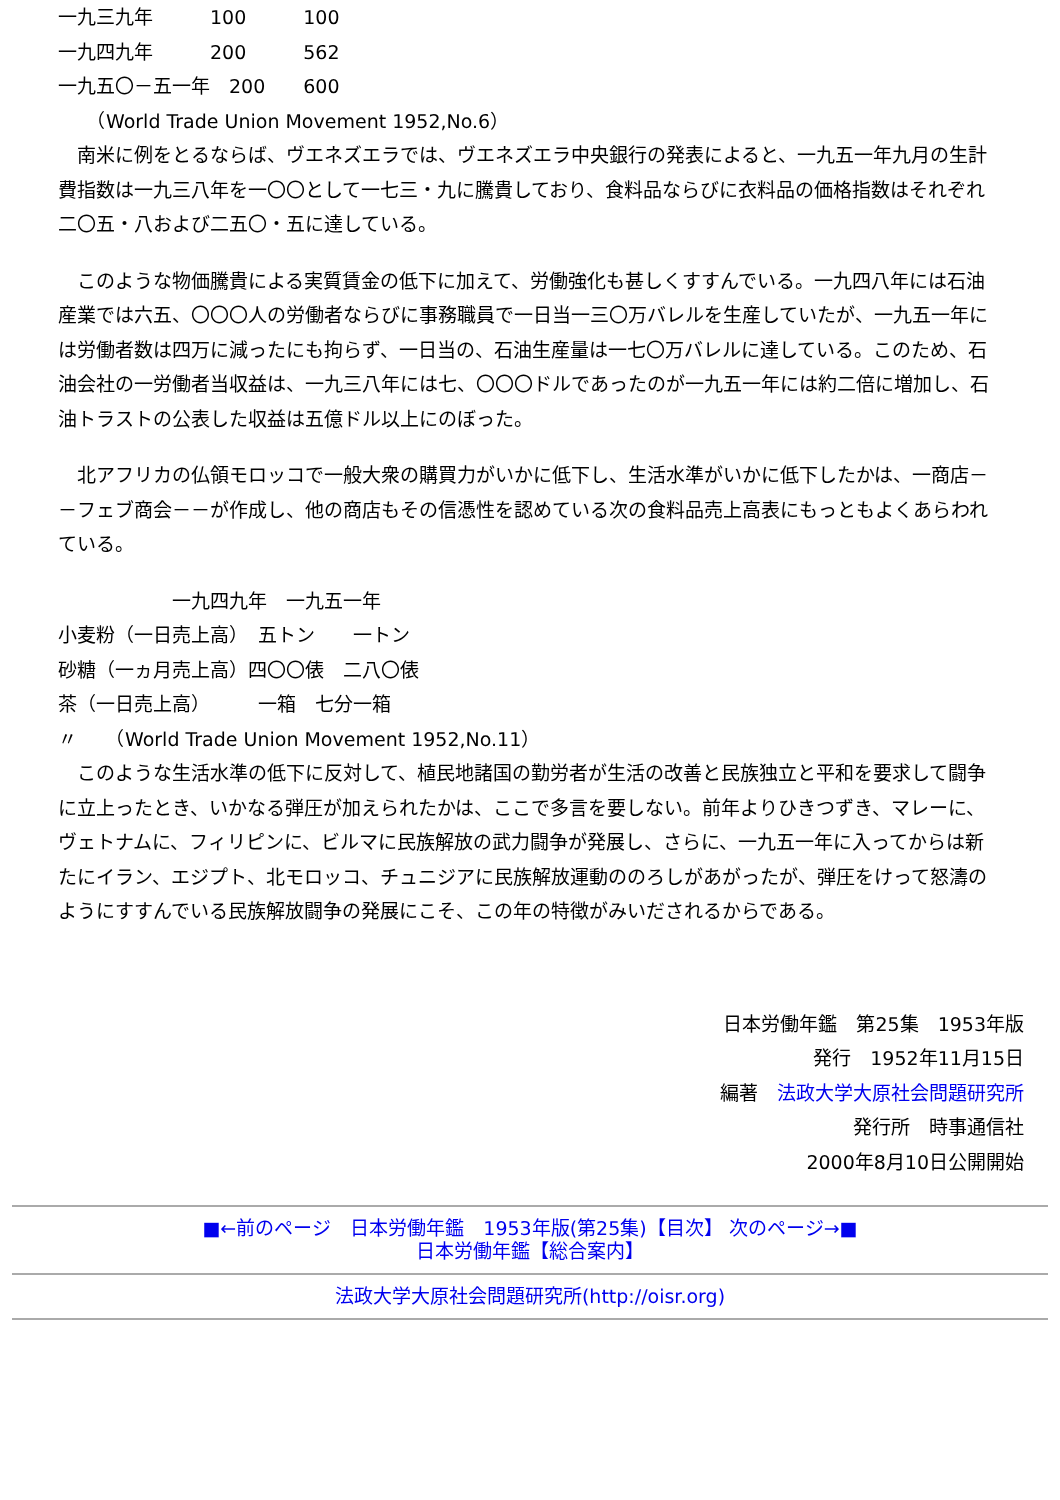一九三九年　　　100　　　100
一九四九年　　　200　　　562
一九五〇－五一年　200　　600
　　（World Trade Union Movement 1952,No.6）
　南米に例をとるならば、ヴエネズエラでは、ヴエネズエラ中央銀行の発表によると、一九五一年九月の生計費指数は一九三八年を一〇〇として一七三・九に騰貴しており、食料品ならびに衣料品の価格指数はそれぞれ二〇五・八および二五〇・五に達している。
　このような物価騰貴による実質賃金の低下に加えて、労働強化も甚しくすすんでいる。一九四八年には石油産業では六五、〇〇〇人の労働者ならびに事務職員で一日当一三〇万バレルを生産していたが、一九五一年には労働者数は四万に減ったにも拘らず、一日当の、石油生産量は一七〇万バレルに達している。このため、石油会社の一労働者当収益は、一九三八年には七、〇〇〇ドルであったのが一九五一年には約二倍に増加し、石油トラストの公表した収益は五億ドル以上にのぼった。
　北アフリカの仏領モロッコで一般大衆の購買力がいかに低下し、生活水準がいかに低下したかは、一商店－－フェブ商会－－が作成し、他の商店もその信憑性を認めている次の食料品売上高表にもっともよくあらわれている。
　　　　　　一九四九年　一九五一年
小麦粉（一日売上高）　五トン　　一トン
砂糖（一ヵ月売上高）四〇〇俵　二八〇俵
茶（一日売上高）　　　一箱　七分一箱
〃　　（World Trade Union Movement 1952,No.11）
　このような生活水準の低下に反対して、植民地諸国の勤労者が生活の改善と民族独立と平和を要求して闘争に立上ったとき、いかなる弾圧が加えられたかは、ここで多言を要しない。前年よりひきつずき、マレーに、ヴェトナムに、フィリピンに、ビルマに民族解放の武力闘争が発展し、さらに、一九五一年に入ってからは新たにイラン、エジプト、北モロッコ、チュニジアに民族解放運動ののろしがあがったが、弾圧をけって怒濤のようにすすんでいる民族解放闘争の発展にこそ、この年の特徴がみいだされるからである。
日本労働年鑑　第25集　1953年版
発行　1952年11月15日
編著　法政大学大原社会問題研究所
発行所　時事通信社
2000年8月10日公開開始
■←前のページ　日本労働年鑑　1953年版(第25集)【目次】 次のページ→■
日本労働年鑑【総合案内】
法政大学大原社会問題研究所(http://oisr.org)